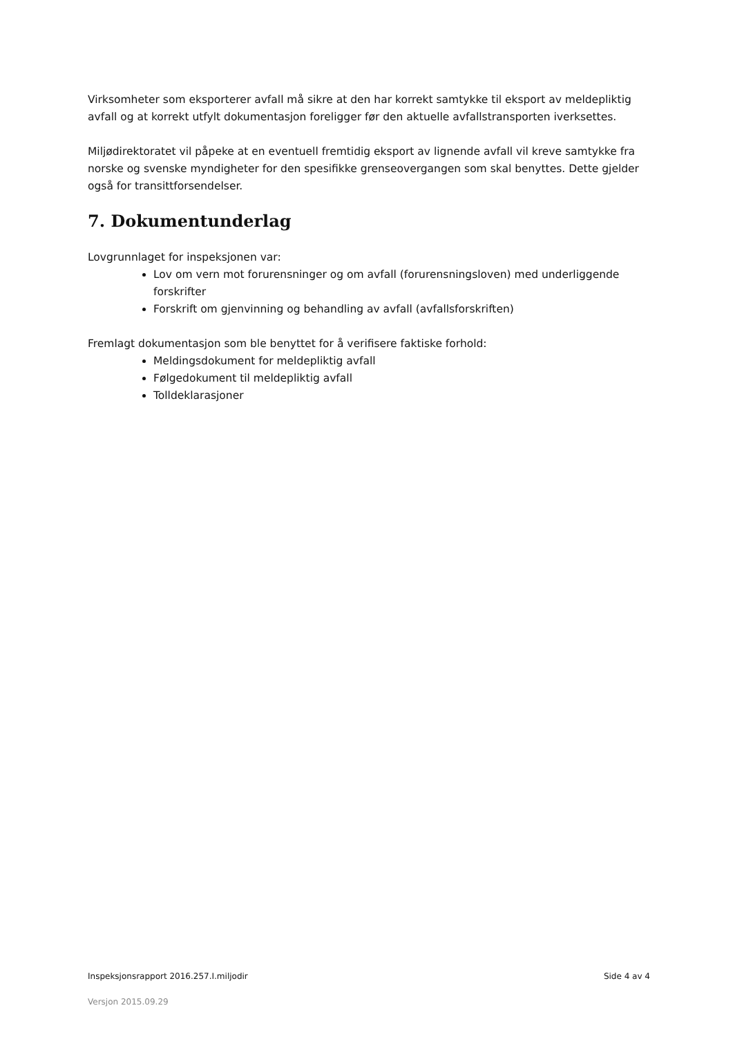Virksomheter som eksporterer avfall må sikre at den har korrekt samtykke til eksport av meldepliktig avfall og at korrekt utfylt dokumentasjon foreligger før den aktuelle avfallstransporten iverksettes.
Miljødirektoratet vil påpeke at en eventuell fremtidig eksport av lignende avfall vil kreve samtykke fra norske og svenske myndigheter for den spesifikke grenseovergangen som skal benyttes. Dette gjelder også for transittforsendelser.
7. Dokumentunderlag
Lovgrunnlaget for inspeksjonen var:
Lov om vern mot forurensninger og om avfall (forurensningsloven) med underliggende forskrifter
Forskrift om gjenvinning og behandling av avfall (avfallsforskriften)
Fremlagt dokumentasjon som ble benyttet for å verifisere faktiske forhold:
Meldingsdokument for meldepliktig avfall
Følgedokument til meldepliktig avfall
Tolldeklarasjoner
Inspeksjonsrapport 2016.257.I.miljodir Side 4 av 4
Versjon 2015.09.29